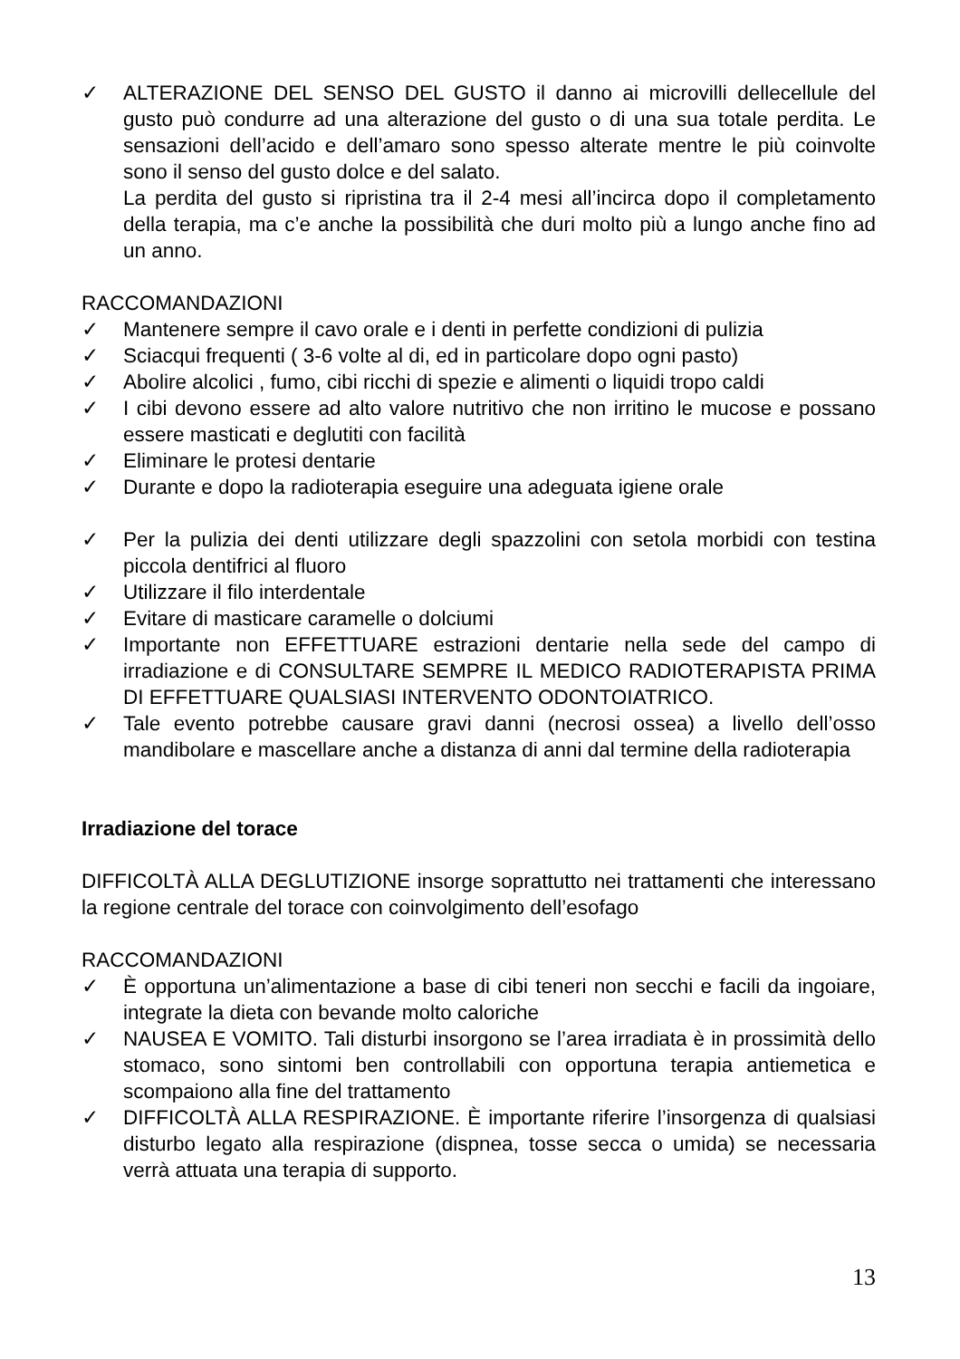✓ ALTERAZIONE DEL SENSO DEL GUSTO il danno ai microvilli dellecellule del gusto può condurre ad una alterazione del gusto o di una sua totale perdita. Le sensazioni dell’acido e dell’amaro sono spesso alterate mentre le più coinvolte sono il senso del gusto dolce e del salato.
La perdita del gusto si ripristina tra il 2-4 mesi all’incirca dopo il completamento della terapia, ma c’e anche la possibilità che duri molto più a lungo anche fino ad un anno.
RACCOMANDAZIONI
✓ Mantenere sempre il cavo orale e i denti in perfette condizioni di pulizia
✓ Sciacqui frequenti ( 3-6 volte al di, ed in particolare dopo ogni pasto)
✓ Abolire alcolici , fumo, cibi ricchi di spezie e alimenti o liquidi tropo caldi
✓ I cibi devono essere ad alto valore nutritivo che non irritino le mucose e possano essere masticati e deglutiti con facilità
✓ Eliminare le protesi dentarie
✓ Durante e dopo la radioterapia eseguire una adeguata igiene orale
✓ Per la pulizia dei denti utilizzare degli spazzolini con setola morbidi con testina piccola dentifrici al fluoro
✓ Utilizzare il filo interdentale
✓ Evitare di masticare caramelle o dolciumi
✓ Importante non EFFETTUARE estrazioni dentarie nella sede del campo di irradiazione e di CONSULTARE SEMPRE IL MEDICO RADIOTERAPISTA PRIMA DI EFFETTUARE QUALSIASI INTERVENTO ODONTOIATRICO.
✓ Tale evento potrebbe causare gravi danni (necrosi ossea) a livello dell’osso mandibolare e mascellare anche a distanza di anni dal termine della radioterapia
Irradiazione del torace
DIFFICOLTÀ ALLA DEGLUTIZIONE insorge soprattutto nei trattamenti che interessano la regione centrale del torace con coinvolgimento dell’esofago
RACCOMANDAZIONI
✓ È opportuna un’alimentazione a base di cibi teneri non secchi e facili da ingoiare, integrate la dieta con bevande molto caloriche
✓ NAUSEA E VOMITO. Tali disturbi insorgono se l’area irradiata è in prossimità dello stomaco, sono sintomi ben controllabili con opportuna terapia antiemetica e scompaiono alla fine del trattamento
✓ DIFFICOLTÀ ALLA RESPIRAZIONE. È importante riferire l’insorgenza di qualsiasi disturbo legato alla respirazione (dispnea, tosse secca o umida) se necessaria verrà attuata una terapia di supporto.
13